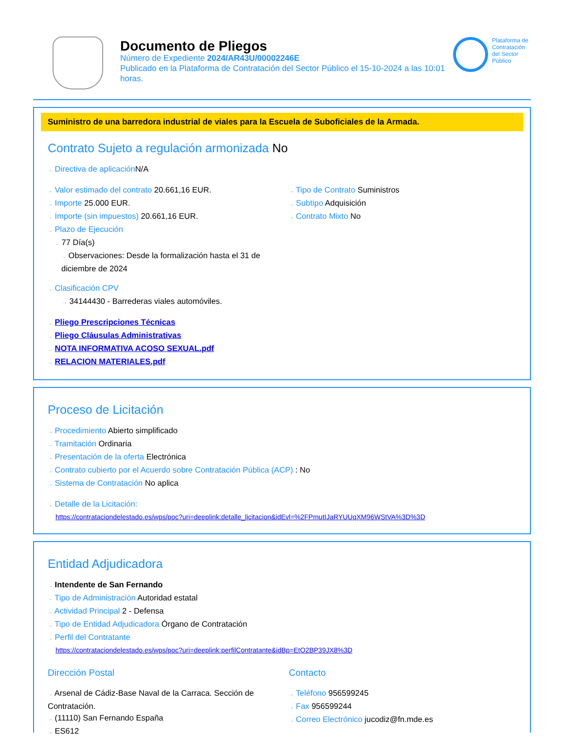Documento de Pliegos
Número de Expediente 2024/AR43U/00002246E
Publicado en la Plataforma de Contratación del Sector Público el 15-10-2024 a las 10:01 horas.
Plataforma de Contratación del Sector Público
Suministro de una barredora industrial de viales para la Escuela de Suboficiales de la Armada.
Contrato Sujeto a regulación armonizada No
→ Directiva de aplicación N/A
→ Valor estimado del contrato 20.661,16 EUR.
→ Importe 25.000 EUR.
→ Importe (sin impuestos) 20.661,16 EUR.
→ Plazo de Ejecución
→ 77 Día(s)
→ Observaciones: Desde la formalización hasta el 31 de diciembre de 2024
→ Tipo de Contrato Suministros
→ Subtipo Adquisición
→ Contrato Mixto No
→ Clasificación CPV
→ 34144430 - Barrederas viales automóviles.
→ Pliego Prescripciones Técnicas
→ Pliego Cláusulas Administrativas
→ NOTA INFORMATIVA ACOSO SEXUAL.pdf
→ RELACION MATERIALES.pdf
Proceso de Licitación
→ Procedimiento Abierto simplificado
→ Tramitación Ordinaria
→ Presentación de la oferta Electrónica
→ Contrato cubierto por el Acuerdo sobre Contratación Pública (ACP) : No
→ Sistema de Contratación No aplica
→ Detalle de la Licitación:
https://contrataciondelestado.es/wps/poc?uri=deeplink:detalle_licitacion&idEvl=%2FPmutIJaRYUUqXM96WStVA%3D%3D
Entidad Adjudicadora
→ Intendente de San Fernando
→ Tipo de Administración Autoridad estatal
→ Actividad Principal 2 - Defensa
→ Tipo de Entidad Adjudicadora Órgano de Contratación
→ Perfil del Contratante
https://contrataciondelestado.es/wps/poc?uri=deeplink:perfilContratante&idBp=EtO2BP39JX8%3D
Dirección Postal
→ Arsenal de Cádiz-Base Naval de la Carraca. Sección de Contratación.
→ (11110) San Fernando España
→ ES612
Contacto
→ Teléfono 956599245
→ Fax 956599244
→ Correo Electrónico jucodiz@fn.mde.es